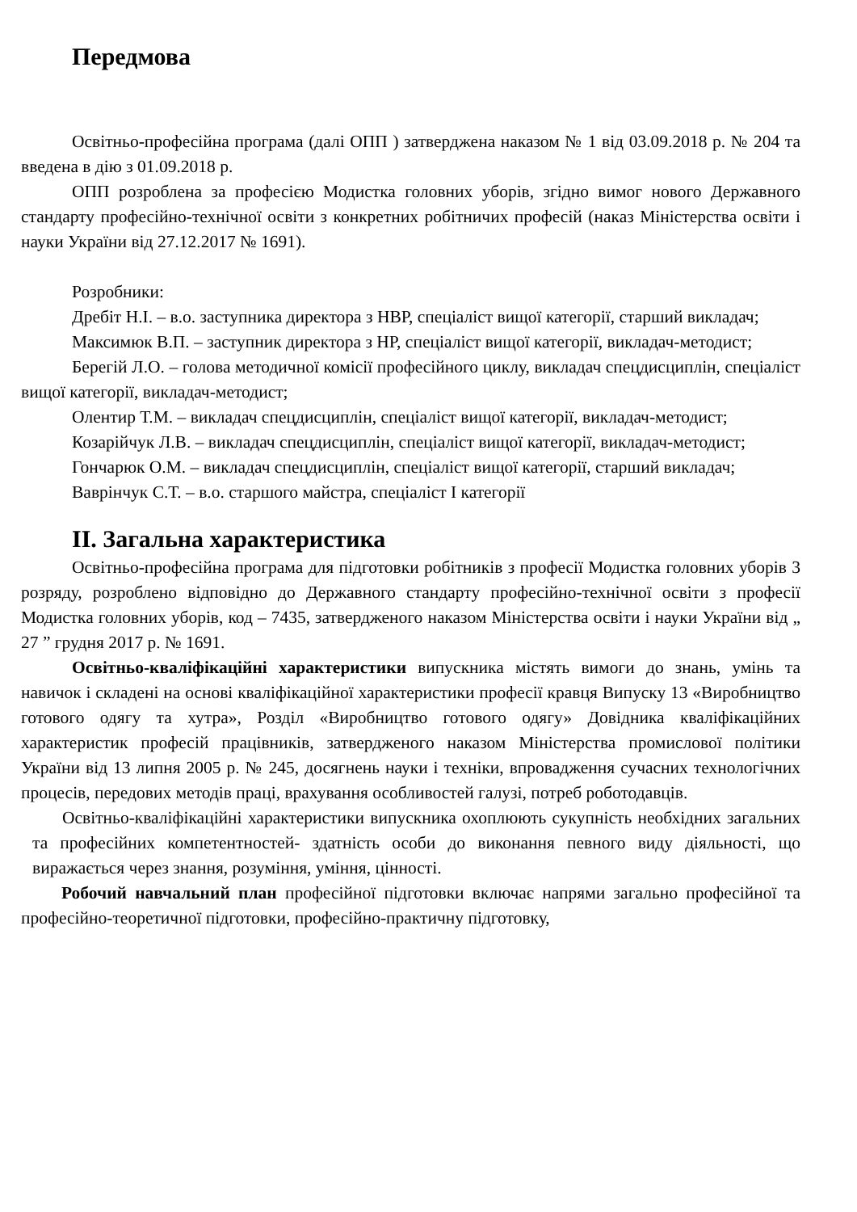Передмова
Освітньо-професійна програма (далі ОПП ) затверджена наказом № 1 від 03.09.2018 р. № 204 та введена в дію з 01.09.2018 р.
ОПП розроблена за професією Модистка головних уборів, згідно вимог нового Державного стандарту професійно-технічної освіти з конкретних робітничих професій (наказ Міністерства освіти і науки України від 27.12.2017 № 1691).
Розробники:
Дребіт Н.І. – в.о. заступника директора з НВР, спеціаліст вищої категорії, старший викладач;
Максимюк В.П. – заступник директора з НР, спеціаліст вищої категорії, викладач-методист;
Берегій Л.О. – голова методичної комісії професійного циклу, викладач спецдисциплін, спеціаліст вищої категорії, викладач-методист;
Олентир Т.М. – викладач спецдисциплін, спеціаліст вищої категорії, викладач-методист;
Козарійчук Л.В. – викладач спецдисциплін, спеціаліст вищої категорії, викладач-методист;
Гончарюк О.М. – викладач спецдисциплін, спеціаліст вищої категорії, старший викладач;
Ваврінчук С.Т. – в.о. старшого майстра, спеціаліст І категорії
ІІ. Загальна характеристика
Освітньо-професійна програма для підготовки робітників з професії Модистка головних уборів 3 розряду, розроблено відповідно до Державного стандарту професійно-технічної освіти з професії Модистка головних уборів, код – 7435, затвердженого наказом Міністерства освіти і науки України від „ 27 ” грудня 2017 р. № 1691.
Освітньо-кваліфікаційні характеристики випускника містять вимоги до знань, умінь та навичок і складені на основі кваліфікаційної характеристики професії кравця Випуску 13 «Виробництво готового одягу та хутра», Розділ «Виробництво готового одягу» Довідника кваліфікаційних характеристик професій працівників, затвердженого наказом Міністерства промислової політики України від 13 липня 2005 р. № 245, досягнень науки і техніки, впровадження сучасних технологічних процесів, передових методів праці, врахування особливостей галузі, потреб роботодавців.
Освітньо-кваліфікаційні характеристики випускника охоплюють сукупність необхідних загальних та професійних компетентностей- здатність особи до виконання певного виду діяльності, що виражається через знання, розуміння, уміння, цінності.
Робочий навчальний план професійної підготовки включає напрями загально професійної та професійно-теоретичної підготовки, професійно-практичну підготовку,